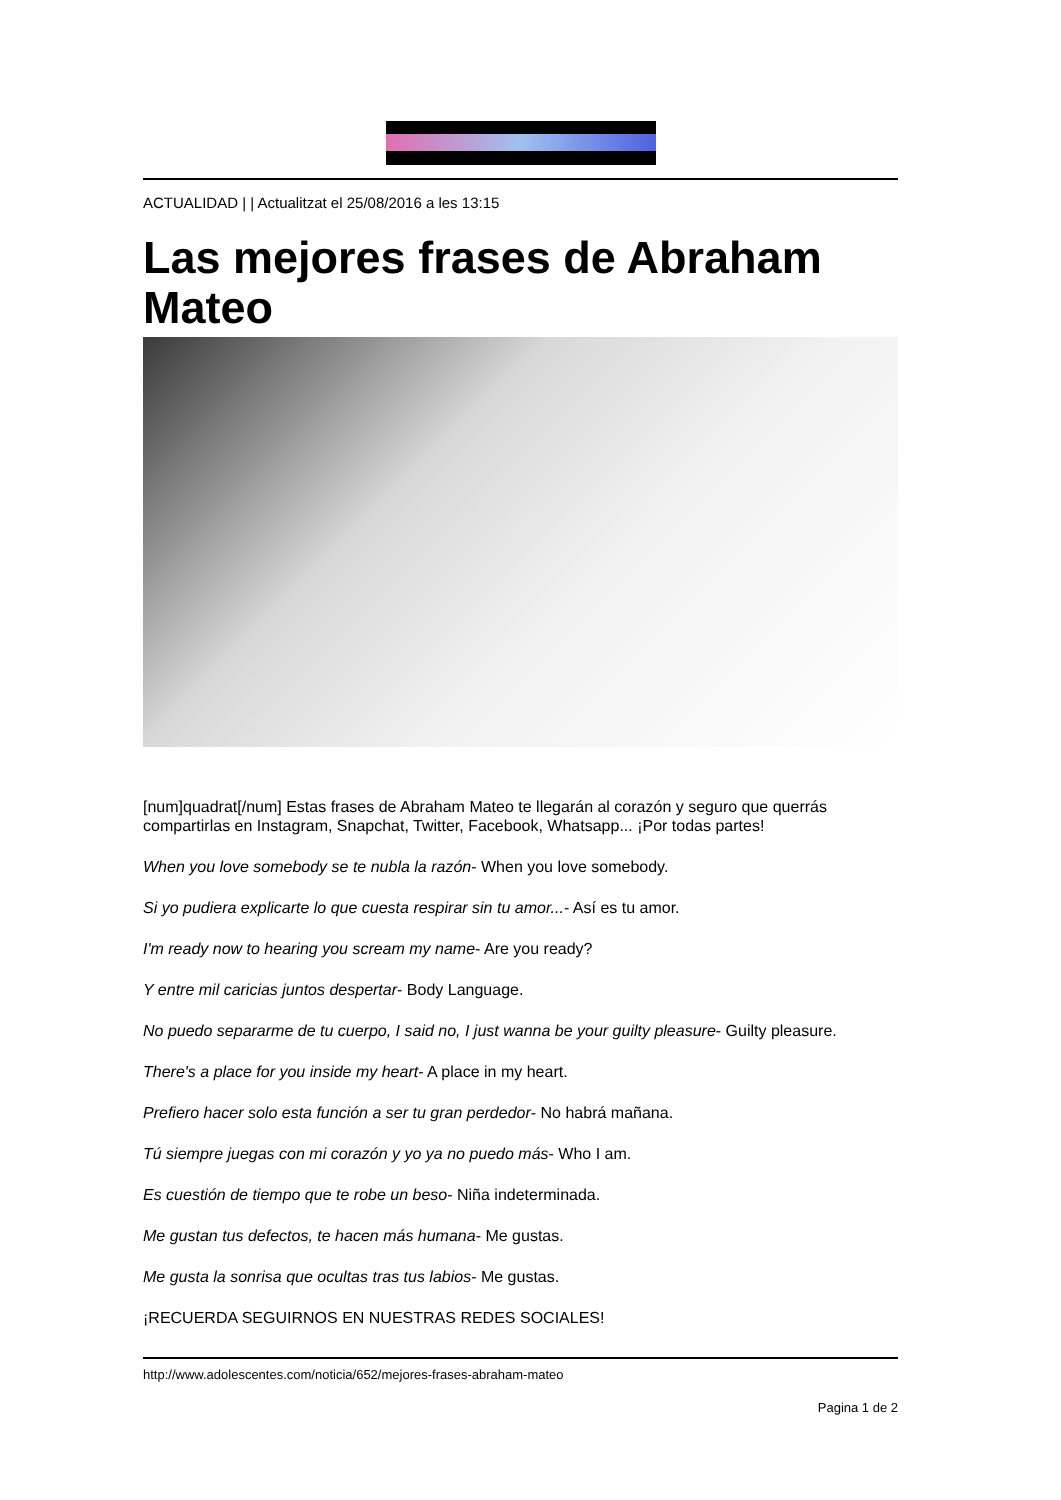ACTUALIDAD | | Actualitzat el 25/08/2016 a les 13:15
Las mejores frases de Abraham Mateo
[num]quadrat[/num] Estas frases de Abraham Mateo te llegarán al corazón y seguro que querrás compartirlas en Instagram, Snapchat, Twitter, Facebook, Whatsapp... ¡Por todas partes!
When you love somebody se te nubla la razón- When you love somebody.
Si yo pudiera explicarte lo que cuesta respirar sin tu amor...- Así es tu amor.
I'm ready now to hearing you scream my name- Are you ready?
Y entre mil caricias juntos despertar- Body Language.
No puedo separarme de tu cuerpo, I said no, I just wanna be your guilty pleasure- Guilty pleasure.
There's a place for you inside my heart- A place in my heart.
Prefiero hacer solo esta función a ser tu gran perdedor- No habrá mañana.
Tú siempre juegas con mi corazón y yo ya no puedo más- Who I am.
Es cuestión de tiempo que te robe un beso- Niña indeterminada.
Me gustan tus defectos, te hacen más humana- Me gustas.
Me gusta la sonrisa que ocultas tras tus labios- Me gustas.
¡RECUERDA SEGUIRNOS EN NUESTRAS REDES SOCIALES!
http://www.adolescentes.com/noticia/652/mejores-frases-abraham-mateo
Pagina 1 de 2